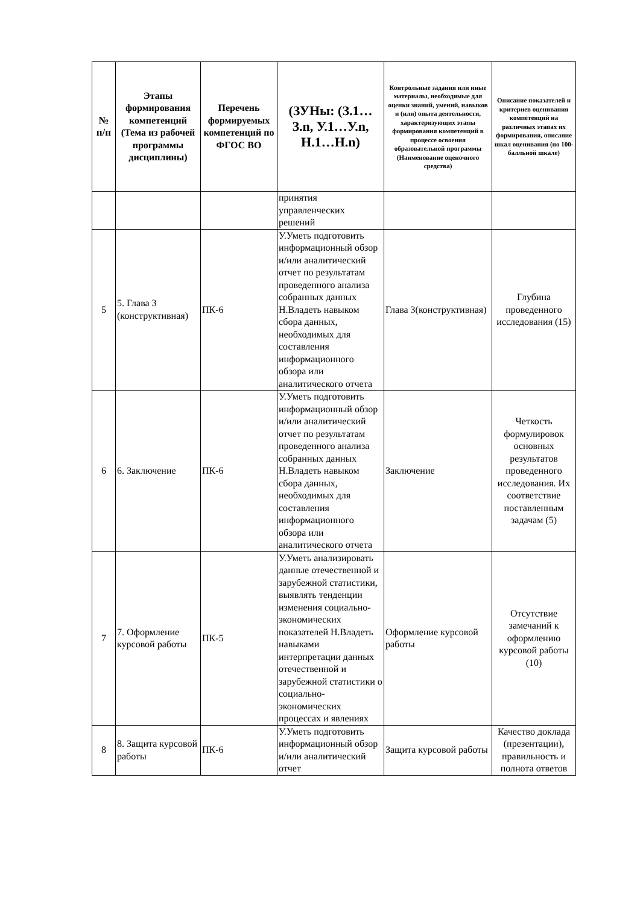| № п/п | Этапы формирования компетенций (Тема из рабочей программы дисциплины) | Перечень формируемых компетенций по ФГОС ВО | (ЗУНы: (З.1…З.n, У.1…У.n, Н.1…Н.n) | Контрольные задания или иные материалы, необходимые для оценки знаний, умений, навыков и (или) опыта деятельности, характеризующих этапы формирования компетенций в процессе освоения образовательной программы (Наименование оценочного средства) | Описание показателей и критериев оценивания компетенций на различных этапах их формирования, описание шкал оценивания (по 100-балльной шкале) |
| --- | --- | --- | --- | --- | --- |
| | | | принятия управленческих решений | | |
| 5 | 5. Глава 3 (конструктивная) | ПК-6 | У.Уметь подготовить информационный обзор и/или аналитический отчет по результатам проведенного анализа собранных данных Н.Владеть навыком сбора данных, необходимых для составления информационного обзора или аналитического отчета | Глава 3(конструктивная) | Глубина проведенного исследования (15) |
| 6 | 6. Заключение | ПК-6 | У.Уметь подготовить информационный обзор и/или аналитический отчет по результатам проведенного анализа собранных данных Н.Владеть навыком сбора данных, необходимых для составления информационного обзора или аналитического отчета | Заключение | Четкость формулировок основных результатов проведенного исследования. Их соответствие поставленным задачам (5) |
| 7 | 7. Оформление курсовой работы | ПК-5 | У.Уметь анализировать данные отечественной и зарубежной статистики, выявлять тенденции изменения социально-экономических показателей Н.Владеть навыками интерпретации данных отечественной и зарубежной статистики о социально-экономических процессах и явлениях | Оформление курсовой работы | Отсутствие замечаний к оформлению курсовой работы (10) |
| 8 | 8. Защита курсовой работы | ПК-6 | У.Уметь подготовить информационный обзор и/или аналитический отчет | Защита курсовой работы | Качество доклада (презентации), правильность и полнота ответов |